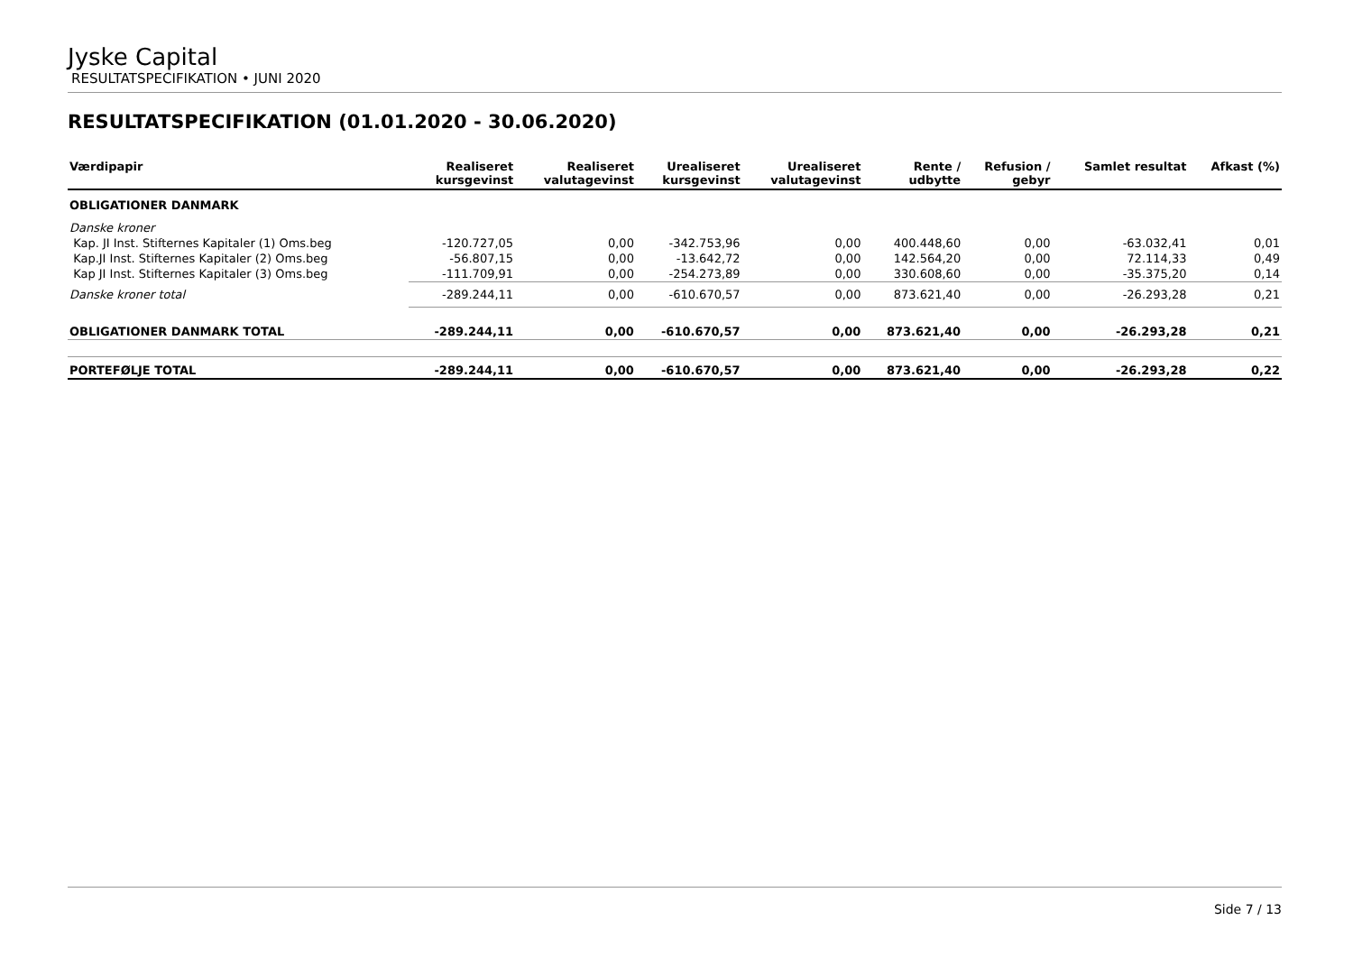Jyske Capital
RESULTATSPECIFIKATION • JUNI 2020
RESULTATSPECIFIKATION (01.01.2020 - 30.06.2020)
| Værdipapir | Realiseret kursgevinst | Realiseret valutagevinst | Urealiseret kursgevinst | Urealiseret valutagevinst | Rente / udbytte | Refusion / gebyr | Samlet resultat | Afkast (%) |
| --- | --- | --- | --- | --- | --- | --- | --- | --- |
| OBLIGATIONER DANMARK | | | | | | | | |
| Danske kroner | | | | | | | | |
| Kap. JI Inst. Stifternes Kapitaler (1) Oms.beg | -120.727,05 | 0,00 | -342.753,96 | 0,00 | 400.448,60 | 0,00 | -63.032,41 | 0,01 |
| Kap.JI Inst. Stifternes Kapitaler (2) Oms.beg | -56.807,15 | 0,00 | -13.642,72 | 0,00 | 142.564,20 | 0,00 | 72.114,33 | 0,49 |
| Kap JI Inst. Stifternes Kapitaler (3) Oms.beg | -111.709,91 | 0,00 | -254.273,89 | 0,00 | 330.608,60 | 0,00 | -35.375,20 | 0,14 |
| Danske kroner total | -289.244,11 | 0,00 | -610.670,57 | 0,00 | 873.621,40 | 0,00 | -26.293,28 | 0,21 |
| OBLIGATIONER DANMARK TOTAL | -289.244,11 | 0,00 | -610.670,57 | 0,00 | 873.621,40 | 0,00 | -26.293,28 | 0,21 |
| PORTEFØLJE TOTAL | -289.244,11 | 0,00 | -610.670,57 | 0,00 | 873.621,40 | 0,00 | -26.293,28 | 0,22 |
Side 7 / 13